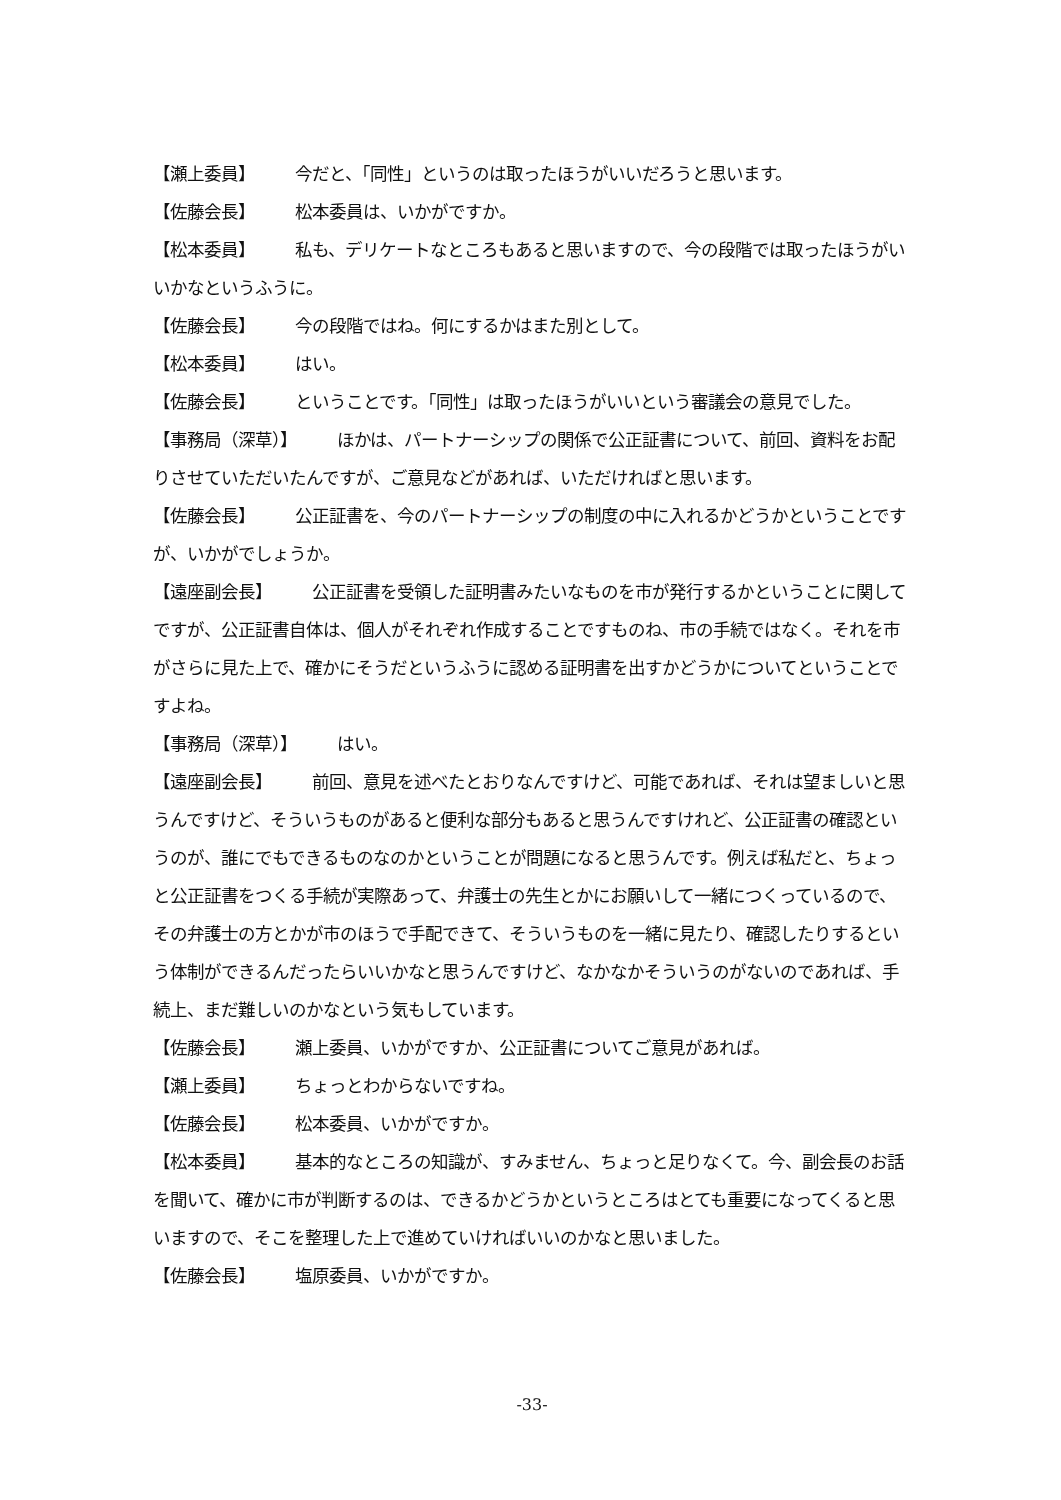【瀬上委員】 今だと、「同性」というのは取ったほうがいいだろうと思います。
【佐藤会長】 松本委員は、いかがですか。
【松本委員】 私も、デリケートなところもあると思いますので、今の段階では取ったほうがいいかなというふうに。
【佐藤会長】 今の段階ではね。何にするかはまた別として。
【松本委員】 はい。
【佐藤会長】 ということです。「同性」は取ったほうがいいという審議会の意見でした。
【事務局（深草）】 ほかは、パートナーシップの関係で公正証書について、前回、資料をお配りさせていただいたんですが、ご意見などがあれば、いただければと思います。
【佐藤会長】 公正証書を、今のパートナーシップの制度の中に入れるかどうかということですが、いかがでしょうか。
【遠座副会長】 公正証書を受領した証明書みたいなものを市が発行するかということに関してですが、公正証書自体は、個人がそれぞれ作成することですものね、市の手続ではなく。それを市がさらに見た上で、確かにそうだというふうに認める証明書を出すかどうかについてということですよね。
【事務局（深草）】 はい。
【遠座副会長】 前回、意見を述べたとおりなんですけど、可能であれば、それは望ましいと思うんですけど、そういうものがあると便利な部分もあると思うんですけれど、公正証書の確認というのが、誰にでもできるものなのかということが問題になると思うんです。例えば私だと、ちょっと公正証書をつくる手続が実際あって、弁護士の先生とかにお願いして一緒につくっているので、その弁護士の方とかが市のほうで手配できて、そういうものを一緒に見たり、確認したりするという体制ができるんだったらいいかなと思うんですけど、なかなかそういうのがないのであれば、手続上、まだ難しいのかなという気もしています。
【佐藤会長】 瀬上委員、いかがですか、公正証書についてご意見があれば。
【瀬上委員】 ちょっとわからないですね。
【佐藤会長】 松本委員、いかがですか。
【松本委員】 基本的なところの知識が、すみません、ちょっと足りなくて。今、副会長のお話を聞いて、確かに市が判断するのは、できるかどうかというところはとても重要になってくると思いますので、そこを整理した上で進めていければいいのかなと思いました。
【佐藤会長】 塩原委員、いかがですか。
-33-